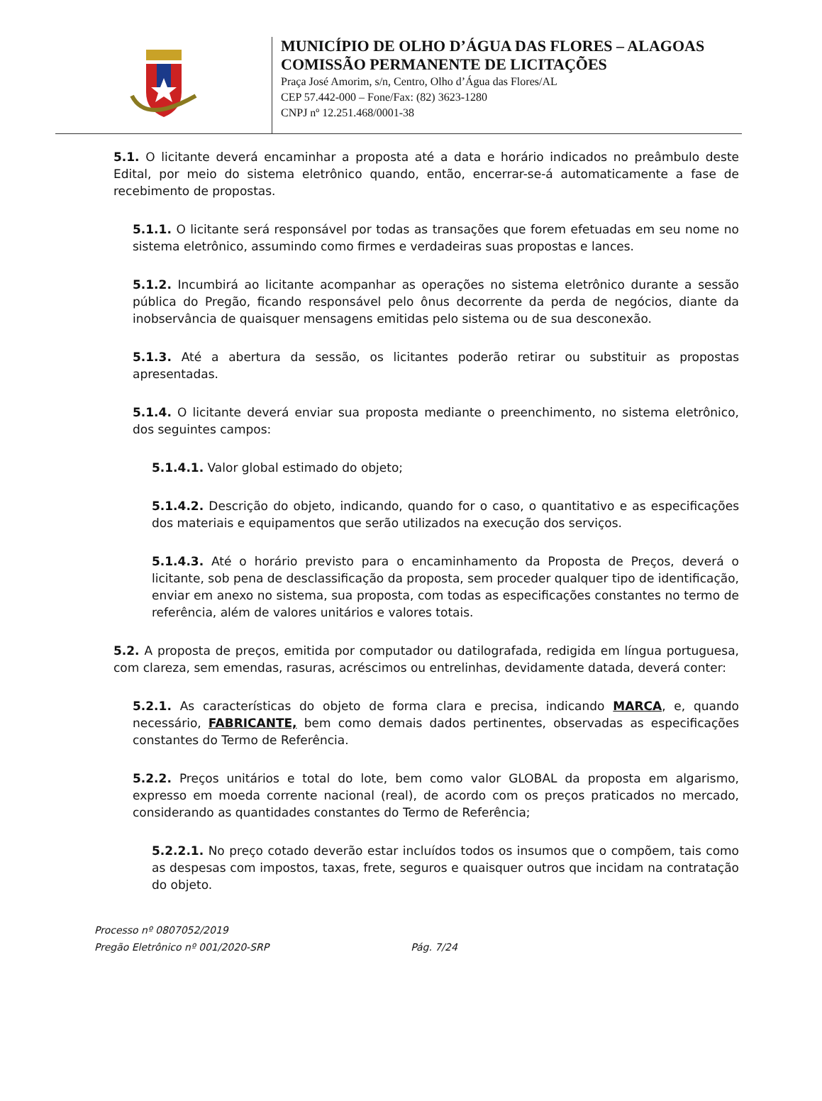MUNICÍPIO DE OLHO D’ÁGUA DAS FLORES – ALAGOAS
COMISSÃO PERMANENTE DE LICITAÇÕES
Praça José Amorim, s/n, Centro, Olho d’Água das Flores/AL
CEP 57.442-000 – Fone/Fax: (82) 3623-1280
CNPJ nº 12.251.468/0001-38
5.1. O licitante deverá encaminhar a proposta até a data e horário indicados no preâmbulo deste Edital, por meio do sistema eletrônico quando, então, encerrar-se-á automaticamente a fase de recebimento de propostas.
5.1.1. O licitante será responsável por todas as transações que forem efetuadas em seu nome no sistema eletrônico, assumindo como firmes e verdadeiras suas propostas e lances.
5.1.2. Incumbirá ao licitante acompanhar as operações no sistema eletrônico durante a sessão pública do Pregão, ficando responsável pelo ônus decorrente da perda de negócios, diante da inobservância de quaisquer mensagens emitidas pelo sistema ou de sua desconexão.
5.1.3. Até a abertura da sessão, os licitantes poderão retirar ou substituir as propostas apresentadas.
5.1.4. O licitante deverá enviar sua proposta mediante o preenchimento, no sistema eletrônico, dos seguintes campos:
5.1.4.1. Valor global estimado do objeto;
5.1.4.2. Descrição do objeto, indicando, quando for o caso, o quantitativo e as especificações dos materiais e equipamentos que serão utilizados na execução dos serviços.
5.1.4.3. Até o horário previsto para o encaminhamento da Proposta de Preços, deverá o licitante, sob pena de desclassificação da proposta, sem proceder qualquer tipo de identificação, enviar em anexo no sistema, sua proposta, com todas as especificações constantes no termo de referência, além de valores unitários e valores totais.
5.2. A proposta de preços, emitida por computador ou datilografada, redigida em língua portuguesa, com clareza, sem emendas, rasuras, acréscimos ou entrelinhas, devidamente datada, deverá conter:
5.2.1. As características do objeto de forma clara e precisa, indicando MARCA, e, quando necessário, FABRICANTE, bem como demais dados pertinentes, observadas as especificações constantes do Termo de Referência.
5.2.2. Preços unitários e total do lote, bem como valor GLOBAL da proposta em algarismo, expresso em moeda corrente nacional (real), de acordo com os preços praticados no mercado, considerando as quantidades constantes do Termo de Referência;
5.2.2.1. No preço cotado deverão estar incluídos todos os insumos que o compõem, tais como as despesas com impostos, taxas, frete, seguros e quaisquer outros que incidam na contratação do objeto.
Processo nº 0807052/2019
Pregão Eletrônico nº 001/2020-SRP Pág. 7/24